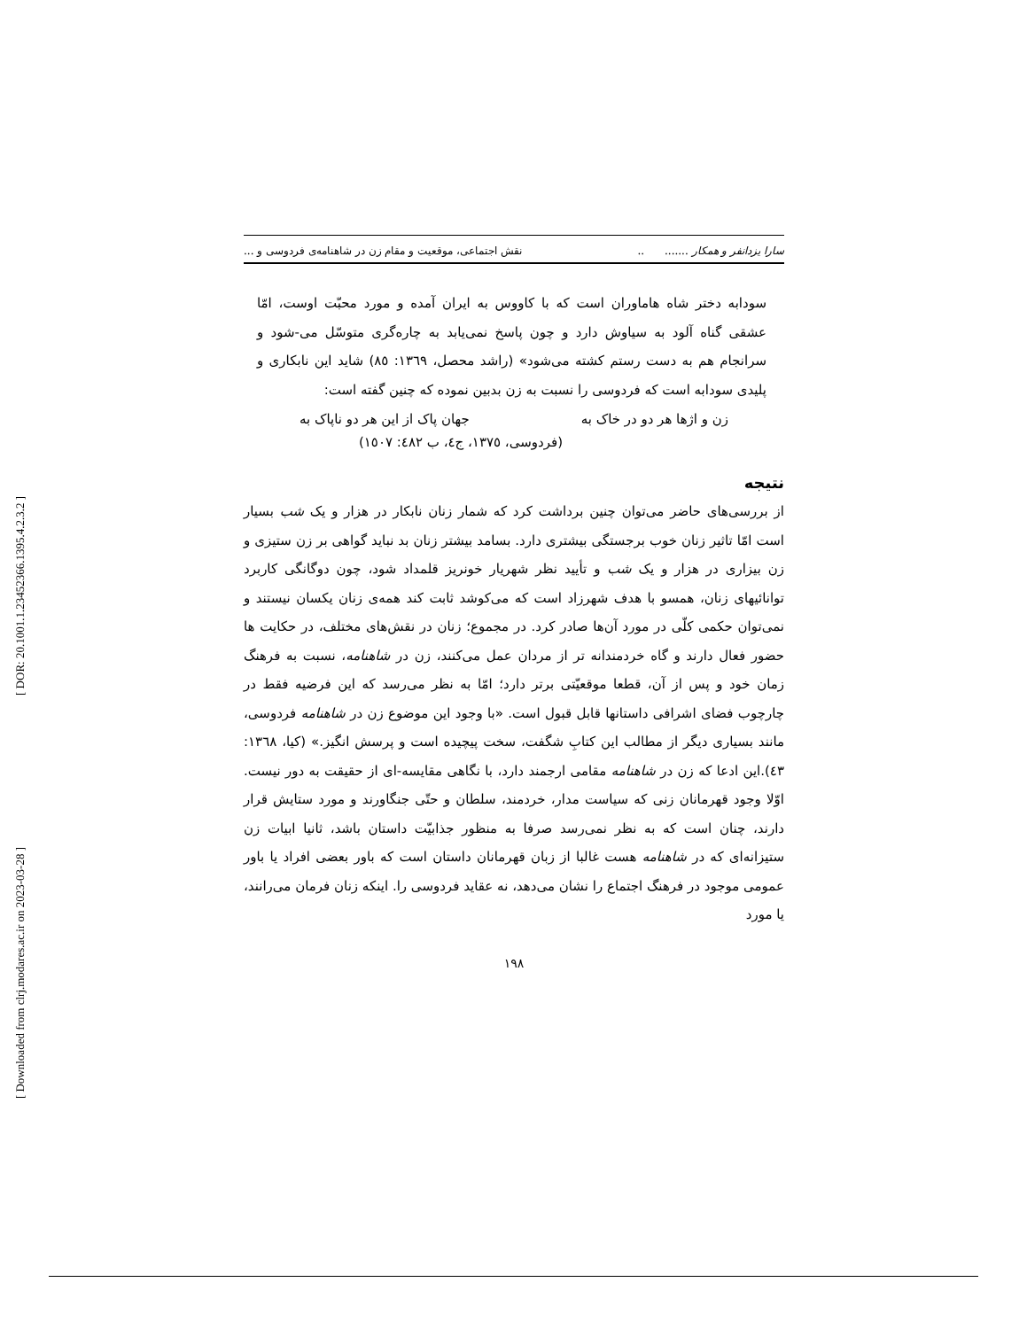[ DOR: 20.1001.1.23452366.1395.4.2.3.2 ]
[ Downloaded from clrj.modares.ac.ir on 2023-03-28 ]
سارا یزدانفر و همکار ....... .. نقش اجتماعی، موقعیت و مقام زن در شاهنامه‌ی فردوسی و ...
سودابه دختر شاه هاماوران است که با کاووس به ایران آمده و مورد محبّت اوست، امّا عشقی گناه آلود به سیاوش دارد و چون پاسخ نمی‌یابد به چاره‌گری متوسّل می-شود و سرانجام هم به دست رستم کشته می‌شود» (راشد محصل، ١٣٦٩: ٨٥) شاید این نابکاری و پلیدی سودابه است که فردوسی را نسبت به زن بدبین نموده که چنین گفته است:
زن و اژها هر دو در خاک به جهان پاک از این هر دو ناپاک به
(فردوسی، ١٣٧٥، ج٤، ب ٤٨٢: ١٥٠٧)
نتیجه
از بررسی‌های حاضر می‌توان چنین برداشت کرد که شمار زنان نابکار در هزار و یک شب بسیار است امّا تاثیر زنان خوب برجستگی بیشتری دارد. بسامد بیشتر زنان بد نباید گواهی بر زن ستیزی و زن بیزاری در هزار و یک شب و تأیید نظر شهریار خونریز قلمداد شود، چون دوگانگی کاربرد توانائیهای زنان، همسو با هدف شهرزاد است که می‌کوشد ثابت کند همه‌ی زنان یکسان نیستند و نمی‌توان حکمی کلّی در مورد آن‌ها صادر کرد. در مجموع؛ زنان در نقش‌های مختلف، در حکایت ها حضور فعال دارند و گاه خردمندانه تر از مردان عمل می‌کنند، زن در شاهنامه، نسبت به فرهنگ زمان خود و پس از آن، قطعا موقعیّتی برتر دارد؛ امّا به نظر می‌رسد که این فرضیه فقط در چارچوب فضای اشرافی داستانها قابل قبول است. «با وجود این موضوع زن در شاهنامه فردوسی، مانند بسیاری دیگر از مطالب این کتابِ شگفت، سخت پیچیده است و پرسش انگیز.» (کیا، ١٣٦٨: ٤٣).این ادعا که زن در شاهنامه مقامی ارجمند دارد، با نگاهی مقایسه-ای از حقیقت به دور نیست. اوّلا وجود قهرمانان زنی که سیاست مدار، خردمند، سلطان و حتّی جنگاورند و مورد ستایش قرار دارند، چنان است که به نظر نمی‌رسد صرفا به منظور جذابیّت داستان باشد، ثانیا ابیات زن ستیزانه‌ای که در شاهنامه هست غالبا از زبان قهرمانان داستان است که باور بعضی افراد یا باور عمومی موجود در فرهنگ اجتماع را نشان می‌دهد، نه عقاید فردوسی را. اینکه زنان فرمان می‌رانند، یا مورد
١٩٨